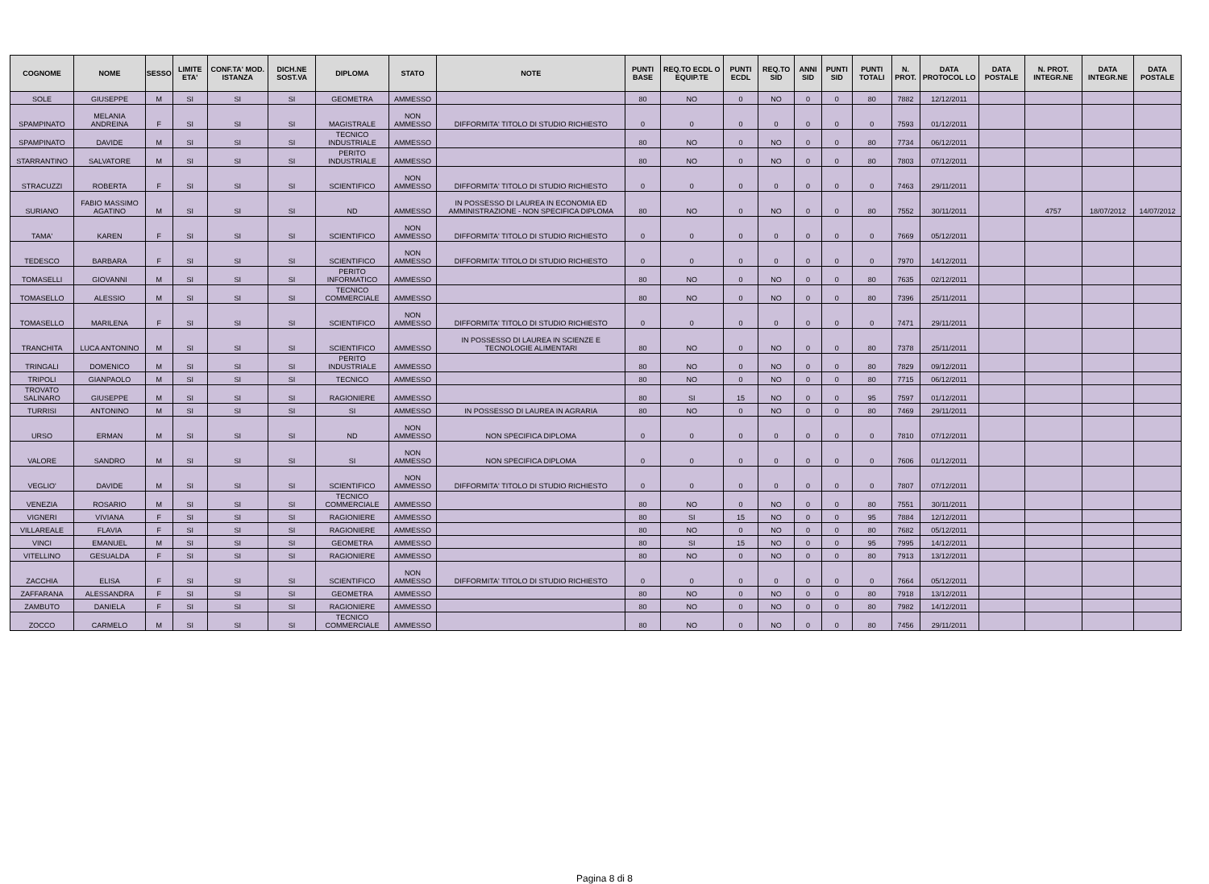| COGNOME | NOME | SESSO | LIMITE ETA' | CONF.TA' MOD. ISTANZA | DICH.NE SOST.VA | DIPLOMA | STATO | NOTE | PUNTI BASE | REQ.TO ECDL O EQUIP.TE | PUNTI ECDL | REQ.TO SID | ANNI SID | PUNTI SID | PUNTI TOTALI | N. PROT. | DATA PROTOCOL LO | DATA POSTALE | N. PROT. INTEGR.NE | DATA INTEGR.NE | DATA POSTALE |
| --- | --- | --- | --- | --- | --- | --- | --- | --- | --- | --- | --- | --- | --- | --- | --- | --- | --- | --- | --- | --- | --- |
| SOLE | GIUSEPPE | M | SI | SI | SI | GEOMETRA | AMMESSO | | 80 | NO | 0 | NO | 0 | 0 | 80 | 7882 | 12/12/2011 | | | | |
| SPAMPINATO | MELANIA ANDREINA | F | SI | SI | SI | MAGISTRALE | NON AMMESSO | DIFFORMITA' TITOLO DI STUDIO RICHIESTO | 0 | 0 | 0 | 0 | 0 | 0 | 0 | 7593 | 01/12/2011 | | | | |
| SPAMPINATO | DAVIDE | M | SI | SI | SI | TECNICO INDUSTRIALE | AMMESSO | | 80 | NO | 0 | NO | 0 | 0 | 80 | 7734 | 06/12/2011 | | | | |
| STARRANTINO | SALVATORE | M | SI | SI | SI | PERITO INDUSTRIALE | AMMESSO | | 80 | NO | 0 | NO | 0 | 0 | 80 | 7803 | 07/12/2011 | | | | |
| STRACUZZI | ROBERTA | F | SI | SI | SI | SCIENTIFICO | NON AMMESSO | DIFFORMITA' TITOLO DI STUDIO RICHIESTO | 0 | 0 | 0 | 0 | 0 | 0 | 0 | 7463 | 29/11/2011 | | | | |
| SURIANO | FABIO MASSIMO AGATINO | M | SI | SI | SI | ND | AMMESSO | IN POSSESSO DI LAUREA IN ECONOMIA ED AMMINISTRAZIONE - NON SPECIFICA DIPLOMA | 80 | NO | 0 | NO | 0 | 0 | 80 | 7552 | 30/11/2011 | | 4757 | 18/07/2012 | 14/07/2012 |
| TAMA' | KAREN | F | SI | SI | SI | SCIENTIFICO | NON AMMESSO | DIFFORMITA' TITOLO DI STUDIO RICHIESTO | 0 | 0 | 0 | 0 | 0 | 0 | 0 | 7669 | 05/12/2011 | | | | |
| TEDESCO | BARBARA | F | SI | SI | SI | SCIENTIFICO | NON AMMESSO | DIFFORMITA' TITOLO DI STUDIO RICHIESTO | 0 | 0 | 0 | 0 | 0 | 0 | 0 | 7970 | 14/12/2011 | | | | |
| TOMASELLI | GIOVANNI | M | SI | SI | SI | PERITO INFORMATICO | AMMESSO | | 80 | NO | 0 | NO | 0 | 0 | 80 | 7635 | 02/12/2011 | | | | |
| TOMASELLO | ALESSIO | M | SI | SI | SI | TECNICO COMMERCIALE | AMMESSO | | 80 | NO | 0 | NO | 0 | 0 | 80 | 7396 | 25/11/2011 | | | | |
| TOMASELLO | MARILENA | F | SI | SI | SI | SCIENTIFICO | NON AMMESSO | DIFFORMITA' TITOLO DI STUDIO RICHIESTO | 0 | 0 | 0 | 0 | 0 | 0 | 0 | 7471 | 29/11/2011 | | | | |
| TRANCHITA | LUCA ANTONINO | M | SI | SI | SI | SCIENTIFICO | AMMESSO | IN POSSESSO DI LAUREA IN SCIENZE E TECNOLOGIE ALIMENTARI | 80 | NO | 0 | NO | 0 | 0 | 80 | 7378 | 25/11/2011 | | | | |
| TRINGALI | DOMENICO | M | SI | SI | SI | PERITO INDUSTRIALE | AMMESSO | | 80 | NO | 0 | NO | 0 | 0 | 80 | 7829 | 09/12/2011 | | | | |
| TRIPOLI | GIANPAOLO | M | SI | SI | SI | TECNICO | AMMESSO | | 80 | NO | 0 | NO | 0 | 0 | 80 | 7715 | 06/12/2011 | | | | |
| TROVATO SALINARO | GIUSEPPE | M | SI | SI | SI | RAGIONIERE | AMMESSO | | 80 | SI | 15 | NO | 0 | 0 | 95 | 7597 | 01/12/2011 | | | | |
| TURRISI | ANTONINO | M | SI | SI | SI | SI | AMMESSO | IN POSSESSO DI LAUREA IN AGRARIA | 80 | NO | 0 | NO | 0 | 0 | 80 | 7469 | 29/11/2011 | | | | |
| URSO | ERMAN | M | SI | SI | SI | ND | NON AMMESSO | NON SPECIFICA DIPLOMA | 0 | 0 | 0 | 0 | 0 | 0 | 0 | 7810 | 07/12/2011 | | | | |
| VALORE | SANDRO | M | SI | SI | SI | SI | NON AMMESSO | NON SPECIFICA DIPLOMA | 0 | 0 | 0 | 0 | 0 | 0 | 0 | 7606 | 01/12/2011 | | | | |
| VEGLIO' | DAVIDE | M | SI | SI | SI | SCIENTIFICO | NON AMMESSO | DIFFORMITA' TITOLO DI STUDIO RICHIESTO | 0 | 0 | 0 | 0 | 0 | 0 | 0 | 7807 | 07/12/2011 | | | | |
| VENEZIA | ROSARIO | M | SI | SI | SI | TECNICO COMMERCIALE | AMMESSO | | 80 | NO | 0 | NO | 0 | 0 | 80 | 7551 | 30/11/2011 | | | | |
| VIGNERI | VIVIANA | F | SI | SI | SI | RAGIONIERE | AMMESSO | | 80 | SI | 15 | NO | 0 | 0 | 95 | 7884 | 12/12/2011 | | | | |
| VILLAREALE | FLAVIA | F | SI | SI | SI | RAGIONIERE | AMMESSO | | 80 | NO | 0 | NO | 0 | 0 | 80 | 7682 | 05/12/2011 | | | | |
| VINCI | EMANUEL | M | SI | SI | SI | GEOMETRA | AMMESSO | | 80 | SI | 15 | NO | 0 | 0 | 95 | 7995 | 14/12/2011 | | | | |
| VITELLINO | GESUALDA | F | SI | SI | SI | RAGIONIERE | AMMESSO | | 80 | NO | 0 | NO | 0 | 0 | 80 | 7913 | 13/12/2011 | | | | |
| ZACCHIA | ELISA | F | SI | SI | SI | SCIENTIFICO | NON AMMESSO | DIFFORMITA' TITOLO DI STUDIO RICHIESTO | 0 | 0 | 0 | 0 | 0 | 0 | 0 | 7664 | 05/12/2011 | | | | |
| ZAFFARANA | ALESSANDRA | F | SI | SI | SI | GEOMETRA | AMMESSO | | 80 | NO | 0 | NO | 0 | 0 | 80 | 7918 | 13/12/2011 | | | | |
| ZAMBUTO | DANIELA | F | SI | SI | SI | RAGIONIERE | AMMESSO | | 80 | NO | 0 | NO | 0 | 0 | 80 | 7982 | 14/12/2011 | | | | |
| ZOCCO | CARMELO | M | SI | SI | SI | TECNICO COMMERCIALE | AMMESSO | | 80 | NO | 0 | NO | 0 | 0 | 80 | 7456 | 29/11/2011 | | | | |
Pagina 8 di 8